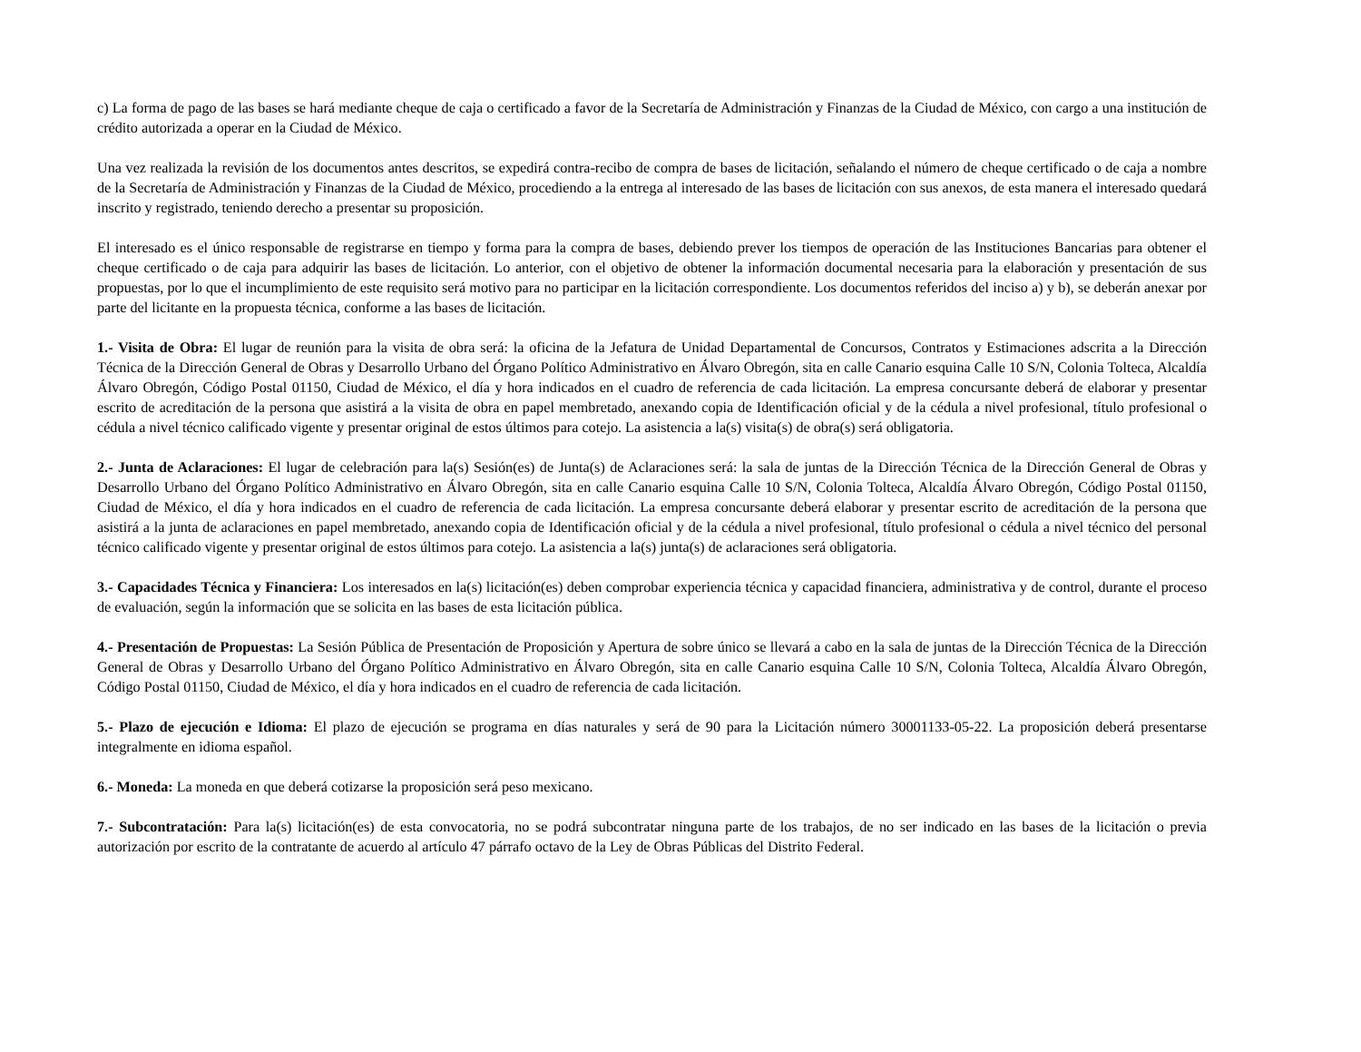c) La forma de pago de las bases se hará mediante cheque de caja o certificado a favor de la Secretaría de Administración y Finanzas de la Ciudad de México, con cargo a una institución de crédito autorizada a operar en la Ciudad de México.
Una vez realizada la revisión de los documentos antes descritos, se expedirá contra-recibo de compra de bases de licitación, señalando el número de cheque certificado o de caja a nombre de la Secretaría de Administración y Finanzas de la Ciudad de México, procediendo a la entrega al interesado de las bases de licitación con sus anexos, de esta manera el interesado quedará inscrito y registrado, teniendo derecho a presentar su proposición.
El interesado es el único responsable de registrarse en tiempo y forma para la compra de bases, debiendo prever los tiempos de operación de las Instituciones Bancarias para obtener el cheque certificado o de caja para adquirir las bases de licitación. Lo anterior, con el objetivo de obtener la información documental necesaria para la elaboración y presentación de sus propuestas, por lo que el incumplimiento de este requisito será motivo para no participar en la licitación correspondiente. Los documentos referidos del inciso a) y b), se deberán anexar por parte del licitante en la propuesta técnica, conforme a las bases de licitación.
1.- Visita de Obra: El lugar de reunión para la visita de obra será: la oficina de la Jefatura de Unidad Departamental de Concursos, Contratos y Estimaciones adscrita a la Dirección Técnica de la Dirección General de Obras y Desarrollo Urbano del Órgano Político Administrativo en Álvaro Obregón, sita en calle Canario esquina Calle 10 S/N, Colonia Tolteca, Alcaldía Álvaro Obregón, Código Postal 01150, Ciudad de México, el día y hora indicados en el cuadro de referencia de cada licitación. La empresa concursante deberá de elaborar y presentar escrito de acreditación de la persona que asistirá a la visita de obra en papel membretado, anexando copia de Identificación oficial y de la cédula a nivel profesional, título profesional o cédula a nivel técnico calificado vigente y presentar original de estos últimos para cotejo. La asistencia a la(s) visita(s) de obra(s) será obligatoria.
2.- Junta de Aclaraciones: El lugar de celebración para la(s) Sesión(es) de Junta(s) de Aclaraciones será: la sala de juntas de la Dirección Técnica de la Dirección General de Obras y Desarrollo Urbano del Órgano Político Administrativo en Álvaro Obregón, sita en calle Canario esquina Calle 10 S/N, Colonia Tolteca, Alcaldía Álvaro Obregón, Código Postal 01150, Ciudad de México, el día y hora indicados en el cuadro de referencia de cada licitación. La empresa concursante deberá elaborar y presentar escrito de acreditación de la persona que asistirá a la junta de aclaraciones en papel membretado, anexando copia de Identificación oficial y de la cédula a nivel profesional, título profesional o cédula a nivel técnico del personal técnico calificado vigente y presentar original de estos últimos para cotejo. La asistencia a la(s) junta(s) de aclaraciones será obligatoria.
3.- Capacidades Técnica y Financiera: Los interesados en la(s) licitación(es) deben comprobar experiencia técnica y capacidad financiera, administrativa y de control, durante el proceso de evaluación, según la información que se solicita en las bases de esta licitación pública.
4.- Presentación de Propuestas: La Sesión Pública de Presentación de Proposición y Apertura de sobre único se llevará a cabo en la sala de juntas de la Dirección Técnica de la Dirección General de Obras y Desarrollo Urbano del Órgano Político Administrativo en Álvaro Obregón, sita en calle Canario esquina Calle 10 S/N, Colonia Tolteca, Alcaldía Álvaro Obregón, Código Postal 01150, Ciudad de México, el día y hora indicados en el cuadro de referencia de cada licitación.
5.- Plazo de ejecución e Idioma: El plazo de ejecución se programa en días naturales y será de 90 para la Licitación número 30001133-05-22. La proposición deberá presentarse integralmente en idioma español.
6.- Moneda: La moneda en que deberá cotizarse la proposición será peso mexicano.
7.- Subcontratación: Para la(s) licitación(es) de esta convocatoria, no se podrá subcontratar ninguna parte de los trabajos, de no ser indicado en las bases de la licitación o previa autorización por escrito de la contratante de acuerdo al artículo 47 párrafo octavo de la Ley de Obras Públicas del Distrito Federal.